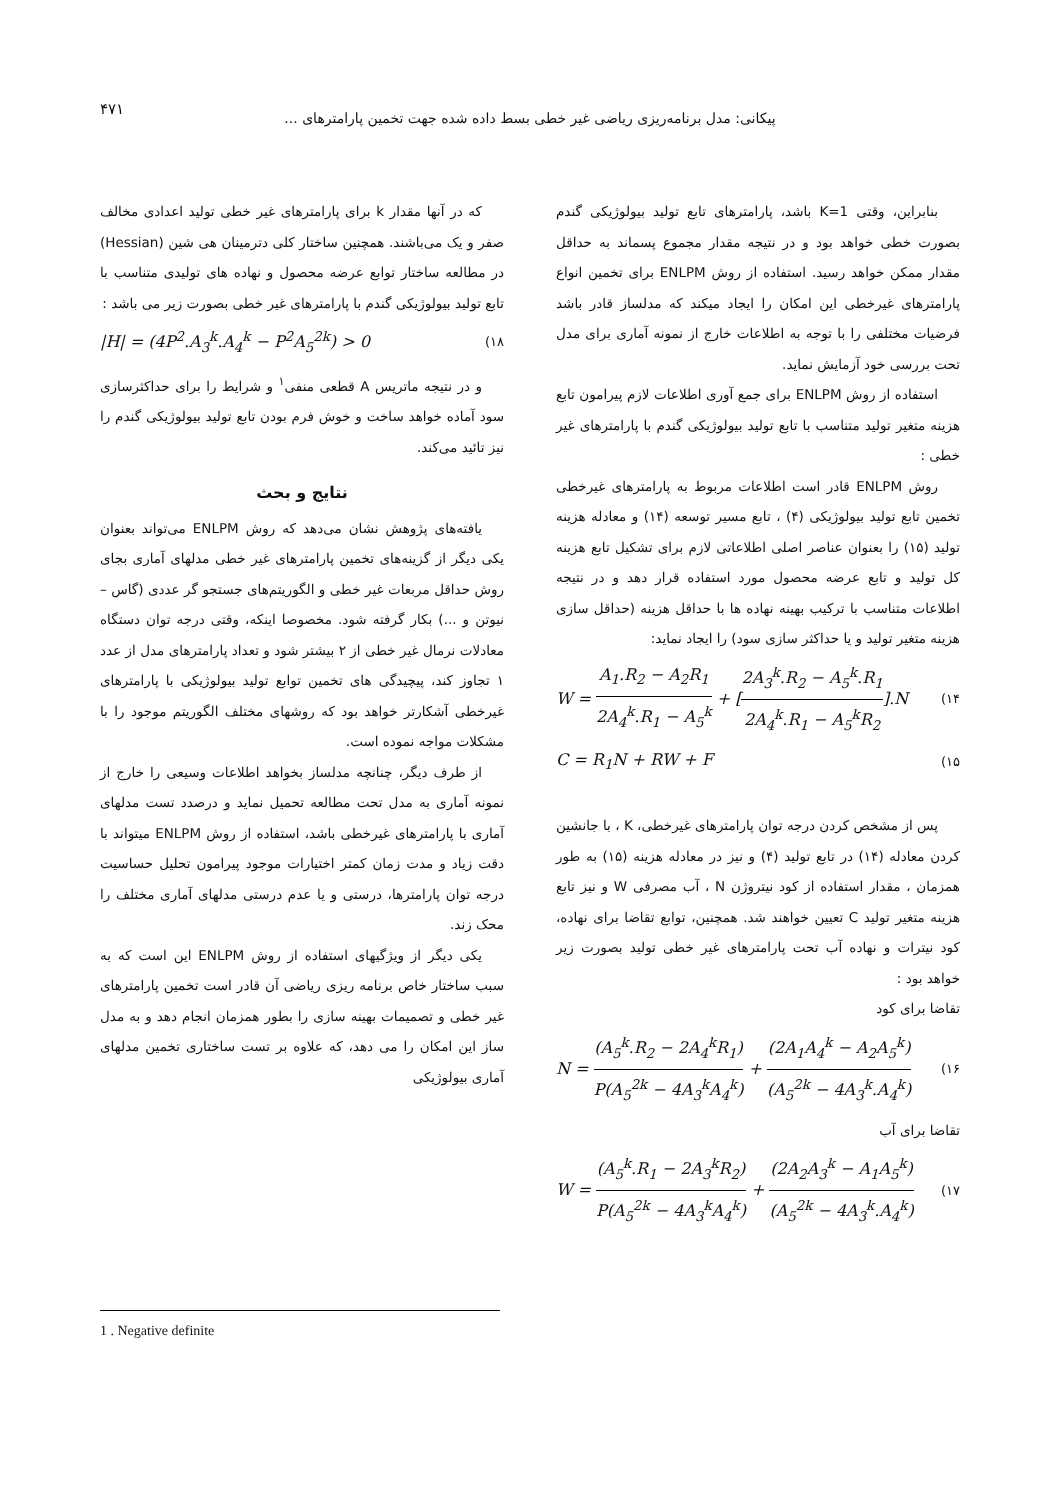۴۷۱
پیکانی: مدل برنامه‌ریزی ریاضی غیر خطی بسط داده شده جهت تخمین پارامترهای ...
بنابراین، وقتی K=1 باشد، پارامترهای تابع تولید بیولوژیکی گندم بصورت خطی خواهد بود و در نتیجه مقدار مجموع پسماند به حداقل مقدار ممکن خواهد رسید. استفاده از روش ENLPM برای تخمین انواع پارامترهای غیرخطی این امکان را ایجاد میکند که مدلساز قادر باشد فرضیات مختلفی را با توجه به اطلاعات خارج از نمونه آماری برای مدل تحت بررسی خود آزمایش نماید.
استفاده از روش ENLPM برای جمع آوری اطلاعات لازم پیرامون تابع هزینه متغیر تولید متناسب با تابع تولید بیولوژیکی گندم با پارامترهای غیر خطی :
روش ENLPM قادر است اطلاعات مربوط به پارامترهای غیرخطی تخمین تابع تولید بیولوژیکی (۴) ، تابع مسیر توسعه (۱۴) و معادله هزینه تولید (۱۵) را بعنوان عناصر اصلی اطلاعاتی لازم برای تشکیل تابع هزینه کل تولید و تابع عرضه محصول مورد استفاده قرار دهد و در نتیجه اطلاعات متناسب با ترکیب بهینه نهاده ها با حداقل هزینه (حداقل سازی هزینه متغیر تولید و یا حداکثر سازی سود) را ایجاد نماید:
W = A<sub>1</sub>.R<sub>2</sub> − A<sub>2</sub>R<sub>1</sub> 2A<sub>4</sub><sup>k</sup>.R<sub>1</sub> − A<sub>5</sub><sup>k</sup> + [2A<sub>3</sub><sup>k</sup>.R<sub>2</sub> − A<sub>5</sub><sup>k</sup>.R<sub>1</sub> 2A<sub>4</sub><sup>k</sup>.R<sub>1</sub> − A<sub>5</sub><sup>k</sup>R<sub>2</sub>].N (۱۴
C = R<sub>1</sub>N + RW + F (۱۵
پس از مشخص کردن درجه توان پارامترهای غیرخطی، K ، با جانشین کردن معادله (۱۴) در تابع تولید (۴) و نیز در معادله هزینه (۱۵) به طور همزمان ، مقدار استفاده از کود نیتروژن N ، آب مصرفی W و نیز تابع هزینه متغیر تولید C تعیین خواهند شد. همچنین، توابع تقاضا برای نهاده، کود نیترات و نهاده آب تحت پارامترهای غیر خطی تولید بصورت زیر خواهد بود :
تقاضا برای کود
N = (A<sub>5</sub><sup>k</sup>.R<sub>2</sub> − 2A<sub>4</sub><sup>k</sup>R<sub>1</sub>) P(A<sub>5</sub><sup>2k</sup> − 4A<sub>3</sub><sup>k</sup>A<sub>4</sub><sup>k</sup>) + (2A<sub>1</sub>A<sub>4</sub><sup>k</sup> − A<sub>2</sub>A<sub>5</sub><sup>k</sup>) (A<sub>5</sub><sup>2k</sup> − 4A<sub>3</sub><sup>k</sup>.A<sub>4</sub><sup>k</sup>) (۱۶
تقاضا برای آب
W = (A<sub>5</sub><sup>k</sup>.R<sub>1</sub> − 2A<sub>3</sub><sup>k</sup>R<sub>2</sub>) P(A<sub>5</sub><sup>2k</sup> − 4A<sub>3</sub><sup>k</sup>A<sub>4</sub><sup>k</sup>) + (2A<sub>2</sub>A<sub>3</sub><sup>k</sup> − A<sub>1</sub>A<sub>5</sub><sup>k</sup>) (A<sub>5</sub><sup>2k</sup> − 4A<sub>3</sub><sup>k</sup>.A<sub>4</sub><sup>k</sup>) (۱۷
که در آنها مقدار k برای پارامترهای غیر خطی تولید اعدادی مخالف صفر و یک می‌باشند. همچنین ساختار کلی دترمینان هی شین (Hessian) در مطالعه ساختار توابع عرضه محصول و نهاده های تولیدی متناسب با تابع تولید بیولوژیکی گندم با پارامترهای غیر خطی بصورت زیر می باشد :
|H| = (4P<sup>2</sup>.A<sub>3</sub><sup>k</sup>.A<sub>4</sub><sup>k</sup> − P<sup>2</sup>A<sub>5</sub><sup>2k</sup>) > 0 (۱۸
و در نتیجه ماتریس A قطعی منفی<sup>۱</sup> و شرایط را برای حداکثرسازی سود آماده خواهد ساخت و خوش فرم بودن تابع تولید بیولوژیکی گندم را نیز تائید می‌کند.
نتایج و بحث
یافته‌های پژوهش نشان می‌دهد که روش ENLPM می‌تواند بعنوان یکی دیگر از گزینه‌های تخمین پارامترهای غیر خطی مدلهای آماری بجای روش حداقل مربعات غیر خطی و الگوریتم‌های جستجو گر عددی (گاس – نیوتن و ...) بکار گرفته شود. مخصوصا اینکه، وقتی درجه توان دستگاه معادلات نرمال غیر خطی از ۲ بیشتر شود و تعداد پارامترهای مدل از عدد ۱ تجاوز کند، پیچیدگی های تخمین توابع تولید بیولوژیکی با پارامترهای غیرخطی آشکارتر خواهد بود که روشهای مختلف الگوریتم موجود را با مشکلات مواجه نموده است.
از طرف دیگر، چنانچه مدلساز بخواهد اطلاعات وسیعی را خارج از نمونه آماری به مدل تحت مطالعه تحمیل نماید و درصدد تست مدلهای آماری با پارامترهای غیرخطی باشد، استفاده از روش ENLPM میتواند با دقت زیاد و مدت زمان کمتر اختیارات موجود پیرامون تحلیل حساسیت درجه توان پارامترها، درستی و یا عدم درستی مدلهای آماری مختلف را محک زند.
یکی دیگر از ویژگیهای استفاده از روش ENLPM این است که به سبب ساختار خاص برنامه ریزی ریاضی آن قادر است تخمین پارامترهای غیر خطی و تصمیمات بهینه سازی را بطور همزمان انجام دهد و به مدل ساز این امکان را می دهد، که علاوه بر تست ساختاری تخمین مدلهای آماری بیولوژیکی
1 . Negative definite